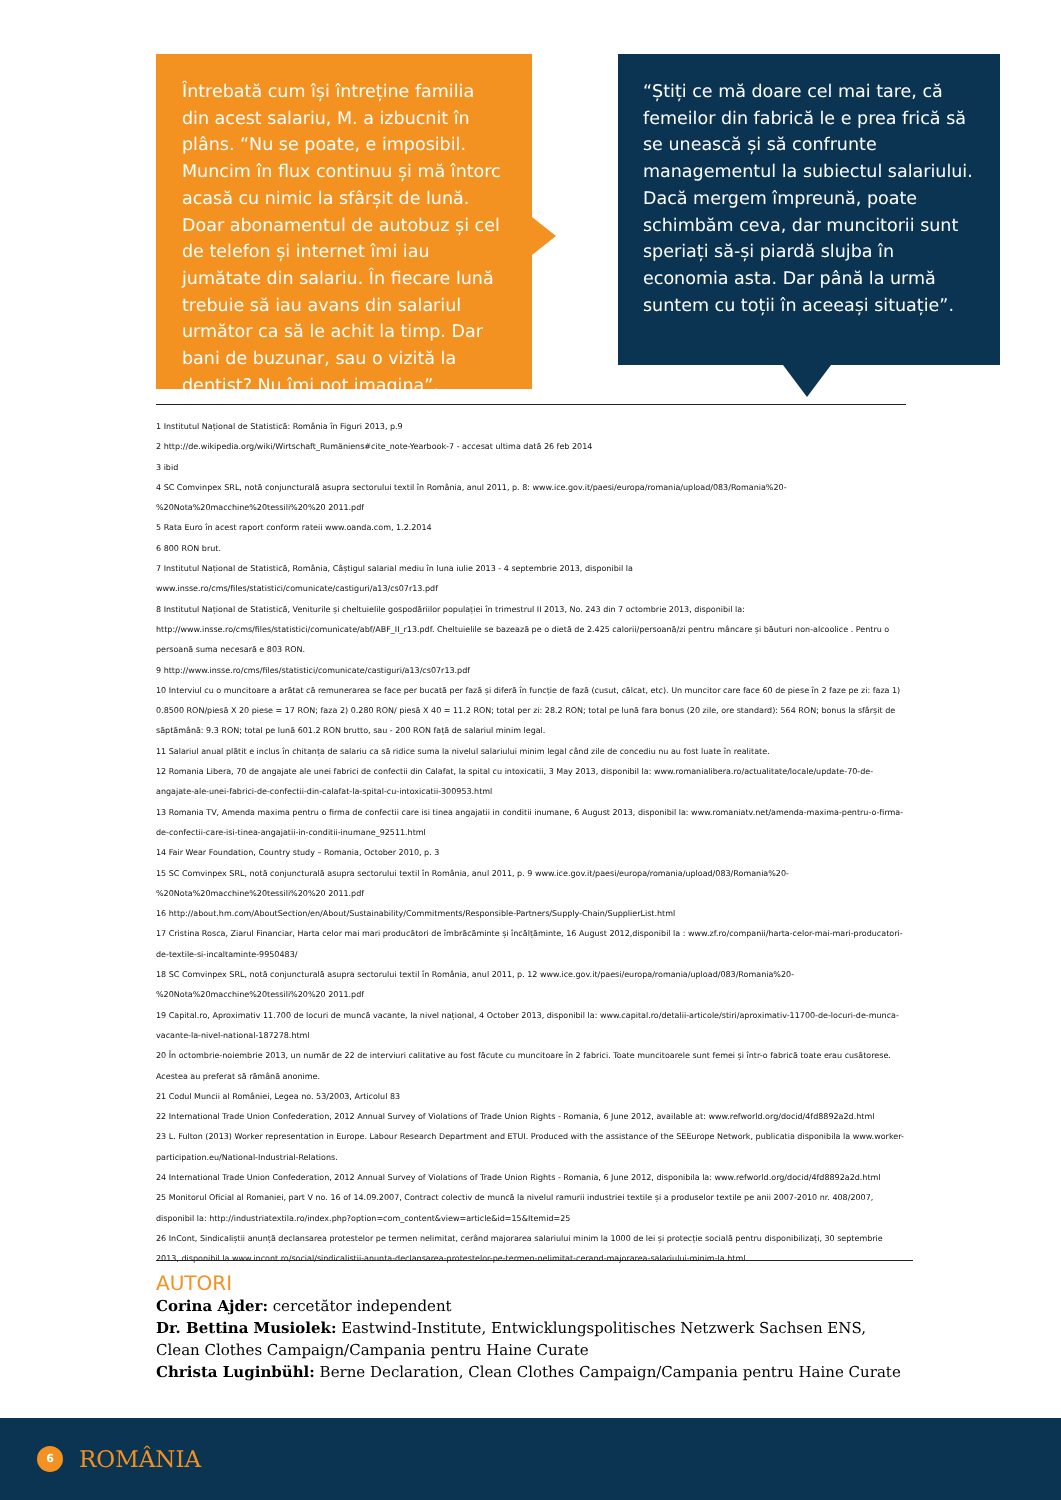Întrebată cum își întreține familia din acest salariu, M. a izbucnit în plâns. “Nu se poate, e imposibil. Muncim în flux continuu și mă întorc acasă cu nimic la sfârșit de lună. Doar abonamentul de autobuz și cel de telefon și internet îmi iau jumătate din salariu. În fiecare lună trebuie să iau avans din salariul următor ca să le achit la timp. Dar bani de buzunar, sau o vizită la dentist? Nu îmi pot imagina”.
“Știți ce mă doare cel mai tare, că femeilor din fabrică le e prea frică să se unească și să confrunte managementul la subiectul salariului. Dacă mergem împreună, poate schimbăm ceva, dar muncitorii sunt speriați să-și piardă slujba în economia asta. Dar până la urmă suntem cu toții în aceeași situație”.
1 Institutul Național de Statistică: România în Figuri 2013, p.9
2 http://de.wikipedia.org/wiki/Wirtschaft_Rumäniens#cite_note-Yearbook-7 - accesat ultima dată 26 feb 2014
3 ibid
4 SC Comvinpex SRL, notă conjuncturală asupra sectorului textil în România, anul 2011, p. 8: www.ice.gov.it/paesi/europa/romania/upload/083/Romania%20-%20Nota%20macchine%20tessili%20%20 2011.pdf
5 Rata Euro în acest raport conform rateii www.oanda.com, 1.2.2014
6 800 RON brut.
7 Institutul Național de Statistică, România, Câștigul salarial mediu în luna iulie 2013 - 4 septembrie 2013, disponibil la www.insse.ro/cms/files/statistici/comunicate/castiguri/a13/cs07r13.pdf
8 Institutul Național de Statistică, Veniturile și cheltuielile gospodăriilor populației în trimestrul II 2013, No. 243 din 7 octombrie 2013, disponibil la: http://www.insse.ro/cms/files/statistici/comunicate/abf/ABF_II_r13.pdf. Cheltuielile se bazează pe o dietă de 2.425 calorii/persoană/zi pentru mâncare și băuturi non-alcoolice . Pentru o persoană suma necesară e 803 RON.
9 http://www.insse.ro/cms/files/statistici/comunicate/castiguri/a13/cs07r13.pdf
10 Interviul cu o muncitoare a arătat că remunerarea se face per bucată per fază și diferă în funcție de fază (cusut, călcat, etc). Un muncitor care face 60 de piese în 2 faze pe zi: faza 1) 0.8500 RON/piesă X 20 piese = 17 RON; faza 2) 0.280 RON/ piesă X 40 = 11.2 RON; total per zi: 28.2 RON; total pe lună fara bonus (20 zile, ore standard): 564 RON; bonus la sfârșit de săptămână: 9.3 RON; total pe lună 601.2 RON brutto, sau - 200 RON față de salariul minim legal.
11 Salariul anual plătit e inclus în chitanța de salariu ca să ridice suma la nivelul salariului minim legal când zile de concediu nu au fost luate în realitate.
12 Romania Libera, 70 de angajate ale unei fabrici de confectii din Calafat, la spital cu intoxicatii, 3 May 2013, disponibil la: www.romanialibera.ro/actualitate/locale/update-70-de-angajate-ale-unei-fabrici-de-confectii-din-calafat-la-spital-cu-intoxicatii-300953.html
13 Romania TV, Amenda maxima pentru o firma de confectii care isi tinea angajatii in conditii inumane, 6 August 2013, disponibil la: www.romaniatv.net/amenda-maxima-pentru-o-firma-de-confectii-care-isi-tinea-angajatii-in-conditii-inumane_92511.html
14 Fair Wear Foundation, Country study – Romania, October 2010, p. 3
15 SC Comvinpex SRL, notă conjuncturală asupra sectorului textil în România, anul 2011, p. 9 www.ice.gov.it/paesi/europa/romania/upload/083/Romania%20-%20Nota%20macchine%20tessili%20%20 2011.pdf
16 http://about.hm.com/AboutSection/en/About/Sustainability/Commitments/Responsible-Partners/Supply-Chain/SupplierList.html
17 Cristina Rosca, Ziarul Financiar, Harta celor mai mari producători de îmbrăcăminte și încălțăminte, 16 August 2012,disponibil la : www.zf.ro/companii/harta-celor-mai-mari-producatori-de-textile-si-incaltaminte-9950483/
18 SC Comvinpex SRL, notă conjuncturală asupra sectorului textil în România, anul 2011, p. 12 www.ice.gov.it/paesi/europa/romania/upload/083/Romania%20-%20Nota%20macchine%20tessili%20%20 2011.pdf
19 Capital.ro, Aproximativ 11.700 de locuri de muncă vacante, la nivel național, 4 October 2013, disponibil la: www.capital.ro/detalii-articole/stiri/aproximativ-11700-de-locuri-de-munca-vacante-la-nivel-national-187278.html
20 În octombrie-noiembrie 2013, un număr de 22 de interviuri calitative au fost făcute cu muncitoare în 2 fabrici. Toate muncitoarele sunt femei și într-o fabrică toate erau cusătorese. Acestea au preferat să rămână anonime.
21 Codul Muncii al României, Legea no. 53/2003, Articolul 83
22 International Trade Union Confederation, 2012 Annual Survey of Violations of Trade Union Rights - Romania, 6 June 2012, available at: www.refworld.org/docid/4fd8892a2d.html
23 L. Fulton (2013) Worker representation in Europe. Labour Research Department and ETUI. Produced with the assistance of the SEEurope Network, publicatia disponibila la www.worker-participation.eu/National-Industrial-Relations.
24 International Trade Union Confederation, 2012 Annual Survey of Violations of Trade Union Rights - Romania, 6 June 2012, disponibila la: www.refworld.org/docid/4fd8892a2d.html
25 Monitorul Oficial al Romaniei, part V no. 16 of 14.09.2007, Contract colectiv de muncă la nivelul ramurii industriei textile și a produselor textile pe anii 2007-2010 nr. 408/2007, disponibil la: http://industriatextila.ro/index.php?option=com_content&view=article&id=15&Itemid=25
26 InCont, Sindicaliștii anunță declansarea protestelor pe termen nelimitat, cerând majorarea salariului minim la 1000 de lei și protecție socială pentru disponibilizați, 30 septembrie 2013, disponibil la www.incont.ro/social/sindicalistii-anunta-declansarea-protestelor-pe-termen-nelimitat-cerand-majorarea-salariului-minim-la.html
AUTORI
Corina Ajder: cercetător independent
Dr. Bettina Musiolek: Eastwind-Institute, Entwicklungspolitisches Netzwerk Sachsen ENS, Clean Clothes Campaign/Campania pentru Haine Curate
Christa Luginbühl: Berne Declaration, Clean Clothes Campaign/Campania pentru Haine Curate
6 ROMÂNIA